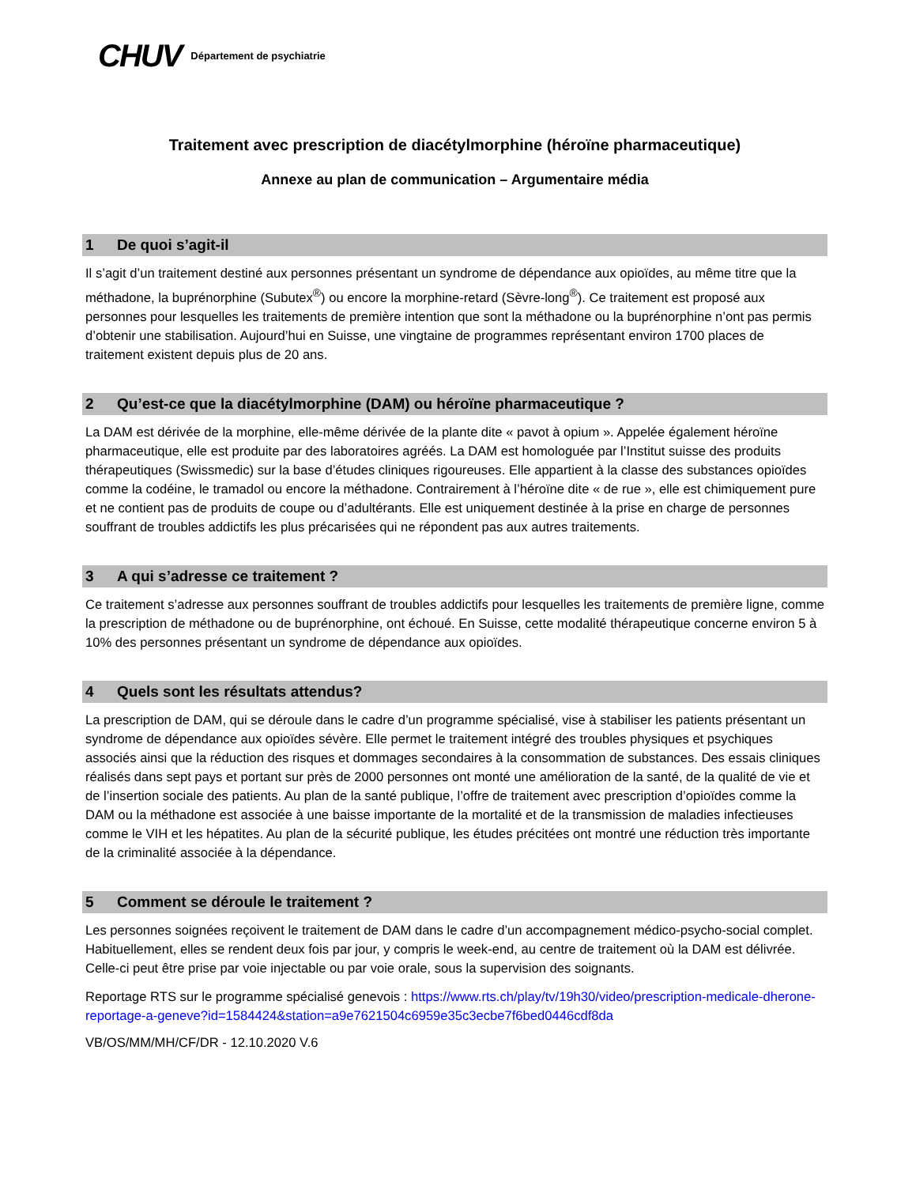CHUV
Département de psychiatrie
Traitement avec prescription de diacétylmorphine (héroïne pharmaceutique)
Annexe au plan de communication – Argumentaire média
1 De quoi s’agit-il
Il s’agit d’un traitement destiné aux personnes présentant un syndrome de dépendance aux opioïdes, au même titre que la méthadone, la buprénorphine (Subutex<sup>®</sup>) ou encore la morphine-retard (Sèvre-long<sup>®</sup>). Ce traitement est proposé aux personnes pour lesquelles les traitements de première intention que sont la méthadone ou la buprénorphine n’ont pas permis d’obtenir une stabilisation. Aujourd’hui en Suisse, une vingtaine de programmes représentant environ 1700 places de traitement existent depuis plus de 20 ans.
2 Qu’est-ce que la diacétylmorphine (DAM) ou héroïne pharmaceutique ?
La DAM est dérivée de la morphine, elle-même dérivée de la plante dite « pavot à opium ». Appelée également héroïne pharmaceutique, elle est produite par des laboratoires agréés. La DAM est homologuée par l’Institut suisse des produits thérapeutiques (Swissmedic) sur la base d’études cliniques rigoureuses. Elle appartient à la classe des substances opioïdes comme la codéine, le tramadol ou encore la méthadone. Contrairement à l’héroïne dite « de rue », elle est chimiquement pure et ne contient pas de produits de coupe ou d’adultérants. Elle est uniquement destinée à la prise en charge de personnes souffrant de troubles addictifs les plus précarisées qui ne répondent pas aux autres traitements.
3 A qui s’adresse ce traitement ?
Ce traitement s’adresse aux personnes souffrant de troubles addictifs pour lesquelles les traitements de première ligne, comme la prescription de méthadone ou de buprénorphine, ont échoué. En Suisse, cette modalité thérapeutique concerne environ 5 à 10% des personnes présentant un syndrome de dépendance aux opioïdes.
4 Quels sont les résultats attendus?
La prescription de DAM, qui se déroule dans le cadre d’un programme spécialisé, vise à stabiliser les patients présentant un syndrome de dépendance aux opioïdes sévère. Elle permet le traitement intégré des troubles physiques et psychiques associés ainsi que la réduction des risques et dommages secondaires à la consommation de substances. Des essais cliniques réalisés dans sept pays et portant sur près de 2000 personnes ont monté une amélioration de la santé, de la qualité de vie et de l’insertion sociale des patients. Au plan de la santé publique, l’offre de traitement avec prescription d’opioïdes comme la DAM ou la méthadone est associée à une baisse importante de la mortalité et de la transmission de maladies infectieuses comme le VIH et les hépatites. Au plan de la sécurité publique, les études précitées ont montré une réduction très importante de la criminalité associée à la dépendance.
5 Comment se déroule le traitement ?
Les personnes soignées reçoivent le traitement de DAM dans le cadre d’un accompagnement médico-psycho-social complet. Habituellement, elles se rendent deux fois par jour, y compris le week-end, au centre de traitement où la DAM est délivrée. Celle-ci peut être prise par voie injectable ou par voie orale, sous la supervision des soignants.
Reportage RTS sur le programme spécialisé genevois : https://www.rts.ch/play/tv/19h30/video/prescription-medicale-dherone-reportage-a-geneve?id=1584424&station=a9e7621504c6959e35c3ecbe7f6bed0446cdf8da
VB/OS/MM/MH/CF/DR - 12.10.2020 V.6